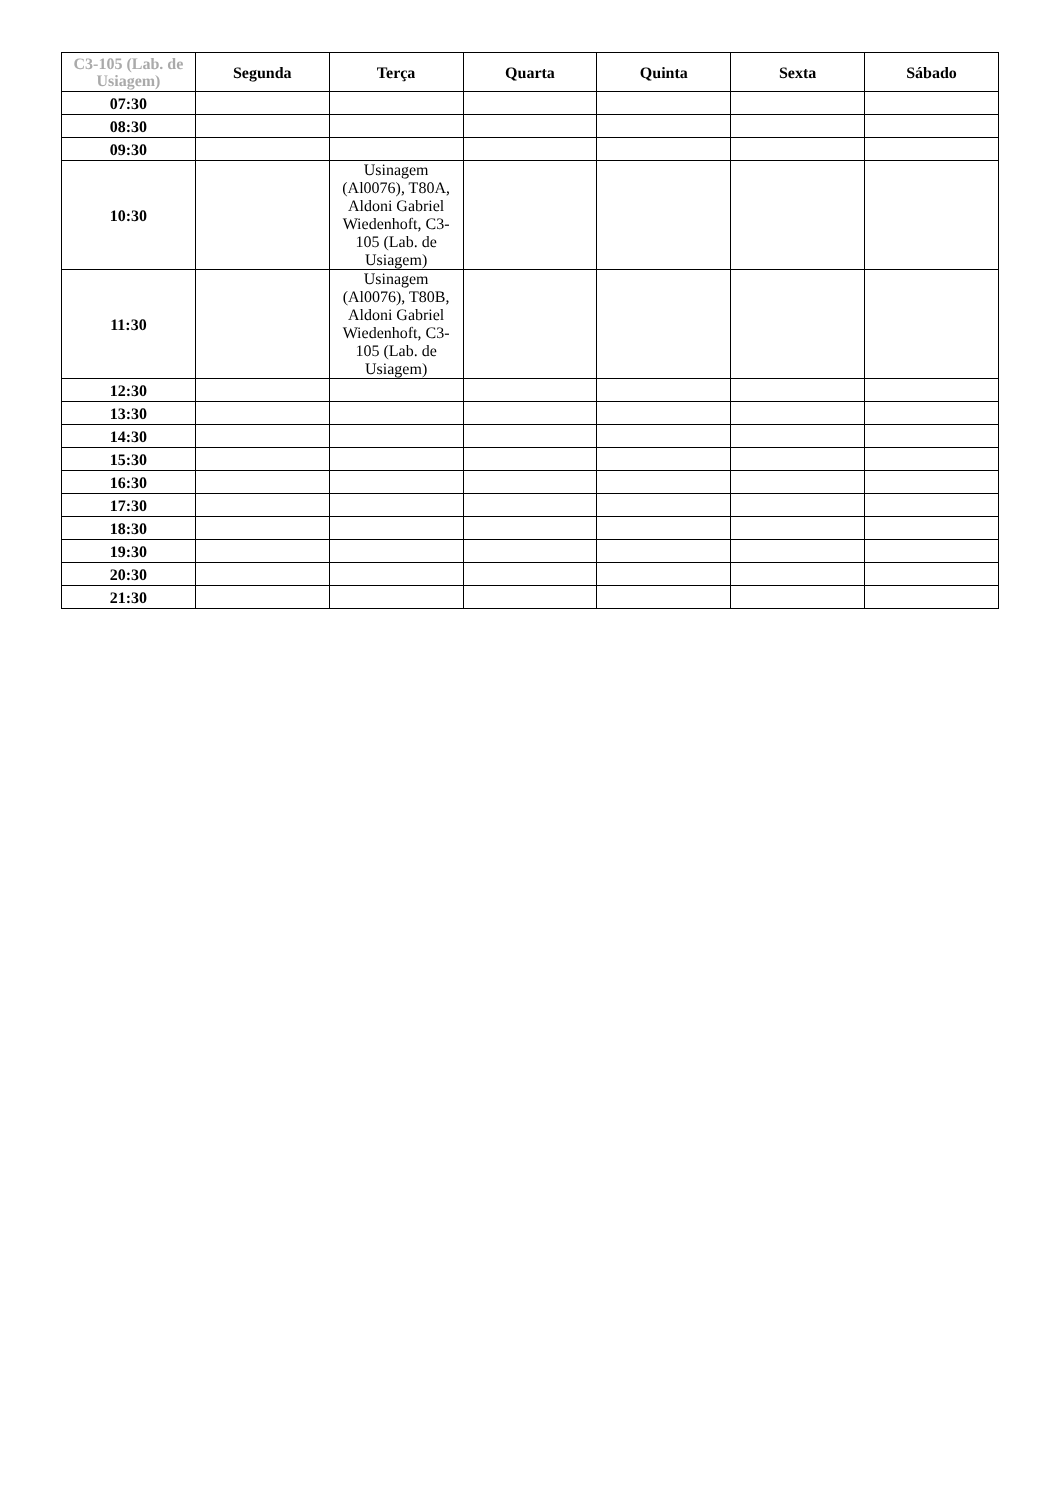| C3-105 (Lab. de Usiagem) | Segunda | Terça | Quarta | Quinta | Sexta | Sábado |
| --- | --- | --- | --- | --- | --- | --- |
| 07:30 | | | | | | |
| 08:30 | | | | | | |
| 09:30 | | | | | | |
| 10:30 | | Usinagem (Al0076), T80A, Aldoni Gabriel Wiedenhoft, C3-105 (Lab. de Usiagem) | | | | |
| 11:30 | | Usinagem (Al0076), T80B, Aldoni Gabriel Wiedenhoft, C3-105 (Lab. de Usiagem) | | | | |
| 12:30 | | | | | | |
| 13:30 | | | | | | |
| 14:30 | | | | | | |
| 15:30 | | | | | | |
| 16:30 | | | | | | |
| 17:30 | | | | | | |
| 18:30 | | | | | | |
| 19:30 | | | | | | |
| 20:30 | | | | | | |
| 21:30 | | | | | | |